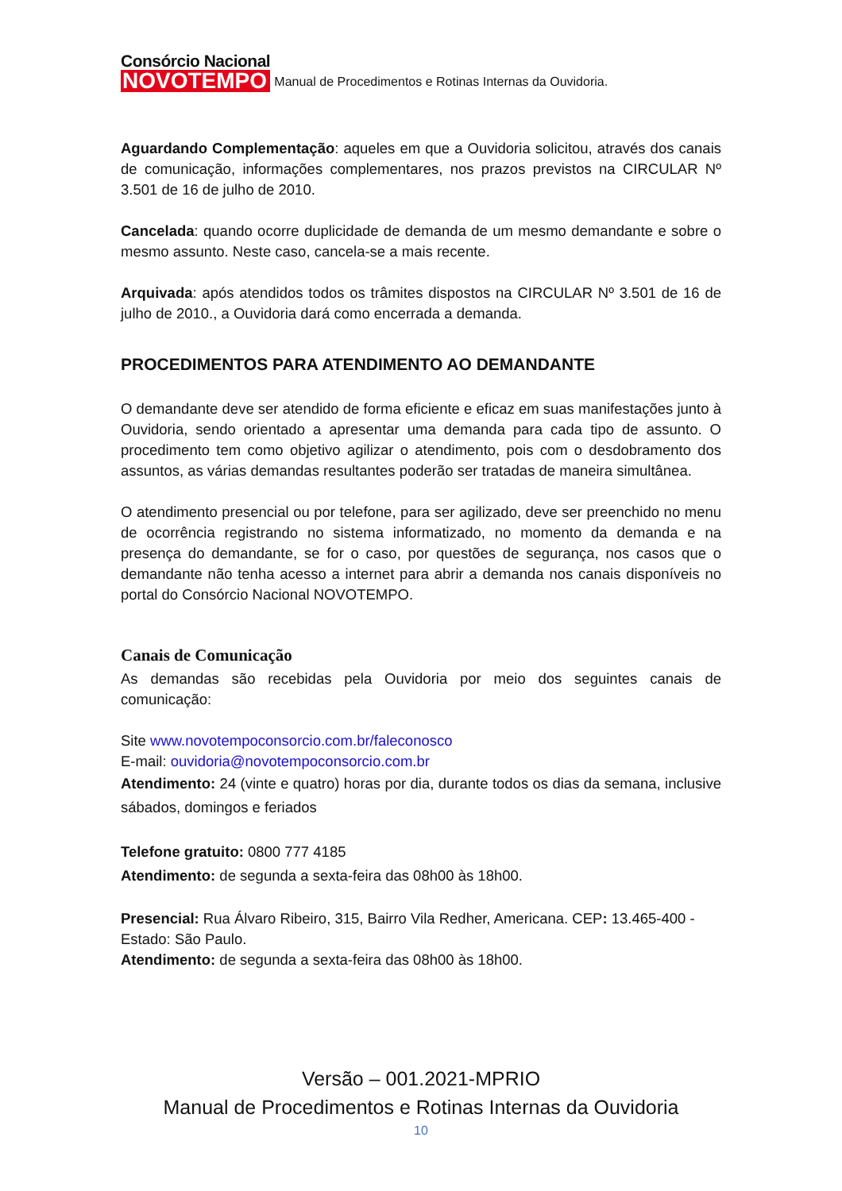Consórcio Nacional
NOVOTEMPO
Manual de Procedimentos e Rotinas Internas da Ouvidoria.
Aguardando Complementação: aqueles em que a Ouvidoria solicitou, através dos canais de comunicação, informações complementares, nos prazos previstos na CIRCULAR Nº 3.501 de 16 de julho de 2010.
Cancelada: quando ocorre duplicidade de demanda de um mesmo demandante e sobre o mesmo assunto. Neste caso, cancela-se a mais recente.
Arquivada: após atendidos todos os trâmites dispostos na CIRCULAR Nº 3.501 de 16 de julho de 2010., a Ouvidoria dará como encerrada a demanda.
PROCEDIMENTOS PARA ATENDIMENTO AO DEMANDANTE
O demandante deve ser atendido de forma eficiente e eficaz em suas manifestações junto à Ouvidoria, sendo orientado a apresentar uma demanda para cada tipo de assunto. O procedimento tem como objetivo agilizar o atendimento, pois com o desdobramento dos assuntos, as várias demandas resultantes poderão ser tratadas de maneira simultânea.
O atendimento presencial ou por telefone, para ser agilizado, deve ser preenchido no menu de ocorrência registrando no sistema informatizado, no momento da demanda e na presença do demandante, se for o caso, por questões de segurança, nos casos que o demandante não tenha acesso a internet para abrir a demanda nos canais disponíveis no portal do Consórcio Nacional NOVOTEMPO.
Canais de Comunicação
As demandas são recebidas pela Ouvidoria por meio dos seguintes canais de comunicação:
Site www.novotempoconsorcio.com.br/faleconosco
E-mail: ouvidoria@novotempoconsorcio.com.br
Atendimento: 24 (vinte e quatro) horas por dia, durante todos os dias da semana, inclusive sábados, domingos e feriados
Telefone gratuito: 0800 777 4185
Atendimento: de segunda a sexta-feira das 08h00 às 18h00.
Presencial: Rua Álvaro Ribeiro, 315, Bairro Vila Redher, Americana. CEP: 13.465-400 - Estado: São Paulo.
Atendimento: de segunda a sexta-feira das 08h00 às 18h00.
Versão – 001.2021-MPRIO
Manual de Procedimentos e Rotinas Internas da Ouvidoria
10